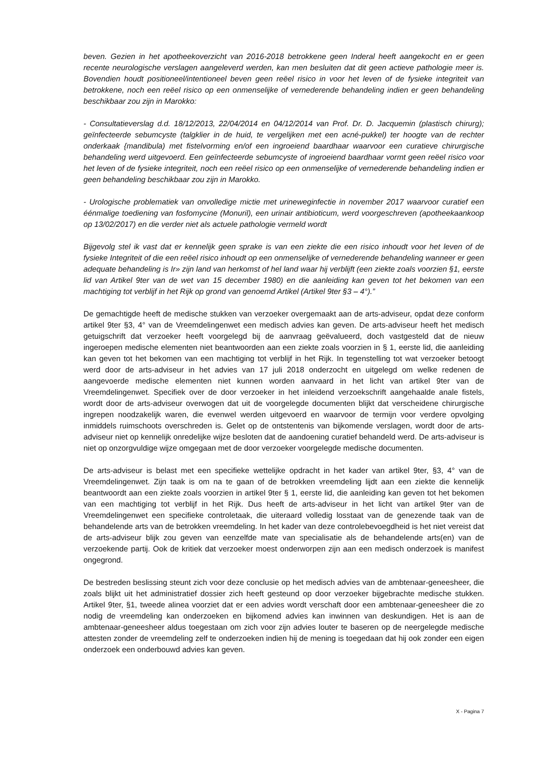beven. Gezien in het apotheekoverzicht van 2016-2018 betrokkene geen Inderal heeft aangekocht en er geen recente neurologische verslagen aangeleverd werden, kan men besluiten dat dit geen actieve pathologie meer is. Bovendien houdt positioneel/intentioneel beven geen reëel risico in voor het leven of de fysieke integriteit van betrokkene, noch een reëel risico op een onmenselijke of vernederende behandeling indien er geen behandeling beschikbaar zou zijn in Marokko:
- Consultatieverslag d.d. 18/12/2013, 22/04/2014 en 04/12/2014 van Prof. Dr. D. Jacquemin (plastisch chirurg); geïnfecteerde sebumcyste (talgklier in de huid, te vergelijken met een acné-pukkel) ter hoogte van de rechter onderkaak {mandibula) met fistelvorming en/of een ingroeiend baardhaar waarvoor een curatieve chirurgische behandeling werd uitgevoerd. Een geïnfecteerde sebumcyste of ingroeiend baardhaar vormt geen reëel risico voor het leven of de fysieke integriteit, noch een reëel risico op een onmenselijke of vernederende behandeling indien er geen behandeling beschikbaar zou zijn in Marokko.
- Urologische problematiek van onvolledige mictie met urineweginfectie in november 2017 waarvoor curatief een éénmalige toediening van fosfomycine (Monuril), een urinair antibioticum, werd voorgeschreven (apotheekaankoop op 13/02/2017) en die verder niet als actuele pathologie vermeld wordt
Bijgevolg stel ik vast dat er kennelijk geen sprake is van een ziekte die een risico inhoudt voor het leven of de fysieke Integriteit of die een reëel risico inhoudt op een onmenselijke of vernederende behandeling wanneer er geen adequate behandeling is Ir» zijn land van herkomst of hel land waar hij verblijft (een ziekte zoals voorzien §1, eerste lid van Artikel 9ter van de wet van 15 december 1980) en die aanleiding kan geven tot het bekomen van een machtiging tot verblijf in het Rijk op grond van genoemd Artikel (Artikel 9ter §3 – 4°).”
De gemachtigde heeft de medische stukken van verzoeker overgemaakt aan de arts-adviseur, opdat deze conform artikel 9ter §3, 4° van de Vreemdelingenwet een medisch advies kan geven. De arts-adviseur heeft het medisch getuigschrift dat verzoeker heeft voorgelegd bij de aanvraag geëvalueerd, doch vastgesteld dat de nieuw ingeroepen medische elementen niet beantwoorden aan een ziekte zoals voorzien in § 1, eerste lid, die aanleiding kan geven tot het bekomen van een machtiging tot verblijf in het Rijk. In tegenstelling tot wat verzoeker betoogt werd door de arts-adviseur in het advies van 17 juli 2018 onderzocht en uitgelegd om welke redenen de aangevoerde medische elementen niet kunnen worden aanvaard in het licht van artikel 9ter van de Vreemdelingenwet. Specifiek over de door verzoeker in het inleidend verzoekschrift aangehaalde anale fistels, wordt door de arts-adviseur overwogen dat uit de voorgelegde documenten blijkt dat verscheidene chirurgische ingrepen noodzakelijk waren, die evenwel werden uitgevoerd en waarvoor de termijn voor verdere opvolging inmiddels ruimschoots overschreden is. Gelet op de ontstentenis van bijkomende verslagen, wordt door de arts-adviseur niet op kennelijk onredelijke wijze besloten dat de aandoening curatief behandeld werd. De arts-adviseur is niet op onzorgvuldige wijze omgegaan met de door verzoeker voorgelegde medische documenten.
De arts-adviseur is belast met een specifieke wettelijke opdracht in het kader van artikel 9ter, §3, 4° van de Vreemdelingenwet. Zijn taak is om na te gaan of de betrokken vreemdeling lijdt aan een ziekte die kennelijk beantwoordt aan een ziekte zoals voorzien in artikel 9ter § 1, eerste lid, die aanleiding kan geven tot het bekomen van een machtiging tot verblijf in het Rijk. Dus heeft de arts-adviseur in het licht van artikel 9ter van de Vreemdelingenwet een specifieke controletaak, die uiteraard volledig losstaat van de genezende taak van de behandelende arts van de betrokken vreemdeling. In het kader van deze controlebevoegdheid is het niet vereist dat de arts-adviseur blijk zou geven van eenzelfde mate van specialisatie als de behandelende arts(en) van de verzoekende partij. Ook de kritiek dat verzoeker moest onderworpen zijn aan een medisch onderzoek is manifest ongegrond.
De bestreden beslissing steunt zich voor deze conclusie op het medisch advies van de ambtenaar-geneesheer, die zoals blijkt uit het administratief dossier zich heeft gesteund op door verzoeker bijgebrachte medische stukken. Artikel 9ter, §1, tweede alinea voorziet dat er een advies wordt verschaft door een ambtenaar-geneesheer die zo nodig de vreemdeling kan onderzoeken en bijkomend advies kan inwinnen van deskundigen. Het is aan de ambtenaar-geneesheer aldus toegestaan om zich voor zijn advies louter te baseren op de neergelegde medische attesten zonder de vreemdeling zelf te onderzoeken indien hij de mening is toegedaan dat hij ook zonder een eigen onderzoek een onderbouwd advies kan geven.
X - Pagina 7